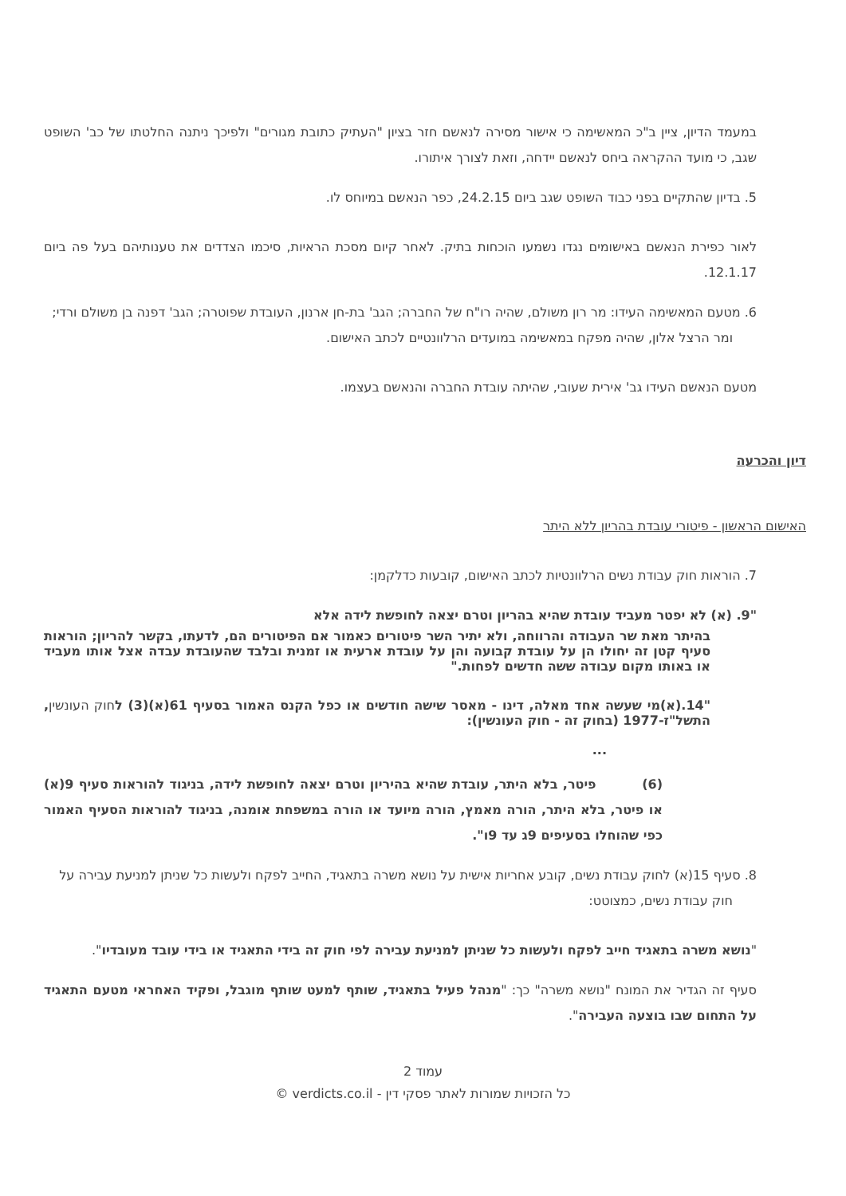במעמד הדיון, ציין ב"כ המאשימה כי אישור מסירה לנאשם חזר בציון "העתיק כתובת מגורים" ולפיכך ניתנה החלטתו של כב' השופט שגב, כי מועד ההקראה ביחס לנאשם יידחה, וזאת לצורך איתורו.
5. בדיון שהתקיים בפני כבוד השופט שגב ביום 24.2.15, כפר הנאשם במיוחס לו.
לאור כפירת הנאשם באישומים נגדו נשמעו הוכחות בתיק. לאחר קיום מסכת הראיות, סיכמו הצדדים את טענותיהם בעל פה ביום 12.1.17.
6. מטעם המאשימה העידו: מר רון משולם, שהיה רו"ח של החברה; הגב' בת-חן ארנון, העובדת שפוטרה; הגב' דפנה בן משולם ורדי; ומר הרצל אלון, שהיה מפקח במאשימה במועדים הרלוונטיים לכתב האישום.
מטעם הנאשם העידו גב' אירית שעובי, שהיתה עובדת החברה והנאשם בעצמו.
דיון והכרעה
האישום הראשון - פיטורי עובדת בהריון ללא היתר
7. הוראות חוק עבודת נשים הרלוונטיות לכתב האישום, קובעות כדלקמן:
"9. (א) לא יפטר מעביד עובדת שהיא בהריון וטרם יצאה לחופשת לידה אלא
בהיתר מאת שר העבודה והרווחה, ולא יתיר השר פיטורים כאמור אם הפיטורים הם, לדעתו, בקשר להריון; הוראות סעיף קטן זה יחולו הן על עובדת קבועה והן על עובדת ארעית או זמנית ובלבד שהעובדת עבדה אצל אותו מעביד או באותו מקום עבודה ששה חדשים לפחות."
"14.(א)מי שעשה אחד מאלה, דינו - מאסר שישה חודשים או כפל הקנס האמור בסעיף 61(א)(3) לחוק העונשין, התשל"ז-1977 (בחוק זה - חוק העונשין):
...
(6) פיטר, בלא היתר, עובדת שהיא בהיריון וטרם יצאה לחופשת לידה, בניגוד להוראות סעיף 9(א) או פיטר, בלא היתר, הורה מאמץ, הורה מיועד או הורה במשפחת אומנה, בניגוד להוראות הסעיף האמור כפי שהוחלו בסעיפים 9ג עד 9ו".
8. סעיף 15(א) לחוק עבודת נשים, קובע אחריות אישית על נושא משרה בתאגיד, החייב לפקח ולעשות כל שניתן למניעת עבירה על חוק עבודת נשים, כמצוטט:
"נושא משרה בתאגיד חייב לפקח ולעשות כל שניתן למניעת עבירה לפי חוק זה בידי התאגיד או בידי עובד מעובדיו".
סעיף זה הגדיר את המונח "נושא משרה" כך: "מנהל פעיל בתאגיד, שותף למעט שותף מוגבל, ופקיד האחראי מטעם התאגיד על התחום שבו בוצעה העבירה".
עמוד 2
כל הזכויות שמורות לאתר פסקי דין - verdicts.co.il ©